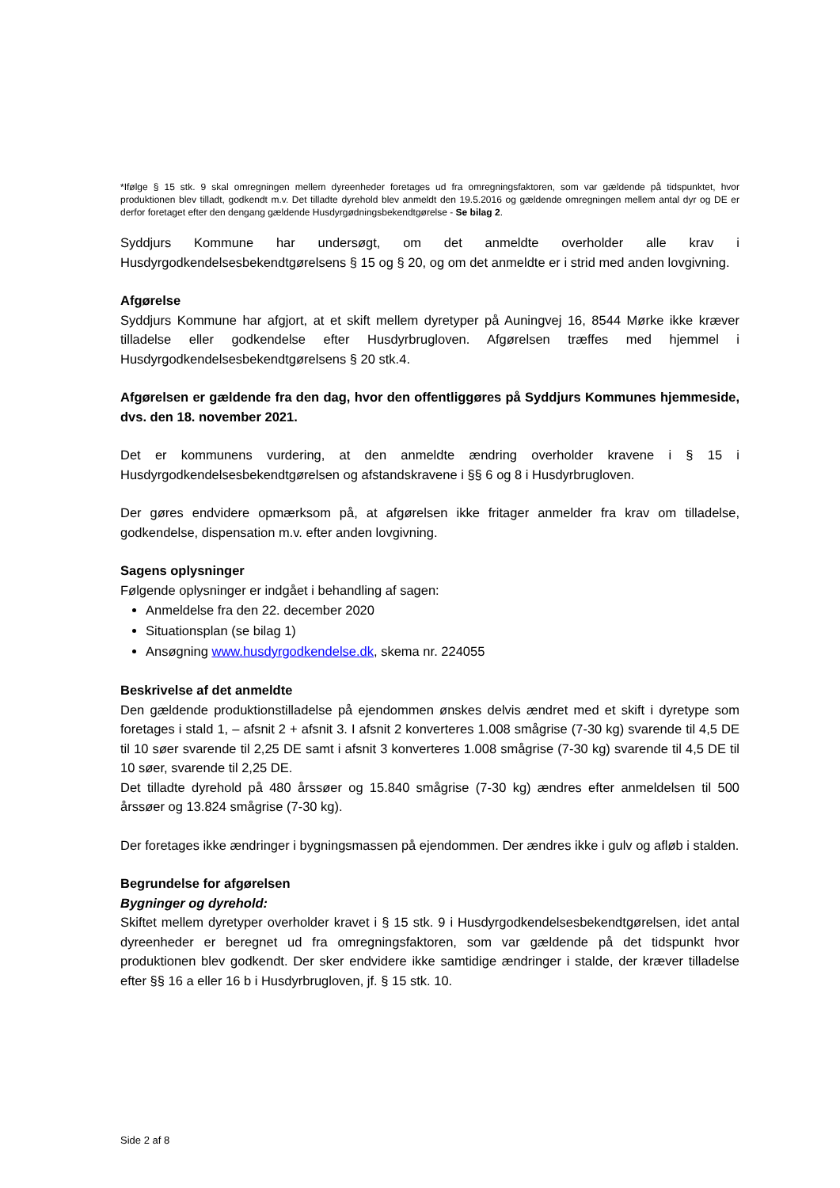*Ifølge § 15 stk. 9 skal omregningen mellem dyreenheder foretages ud fra omregningsfaktoren, som var gældende på tidspunktet, hvor produktionen blev tilladt, godkendt m.v. Det tilladte dyrehold blev anmeldt den 19.5.2016 og gældende omregningen mellem antal dyr og DE er derfor foretaget efter den dengang gældende Husdyrgødningsbekendtgørelse - Se bilag 2.
Syddjurs Kommune har undersøgt, om det anmeldte overholder alle krav i Husdyrgodkendelsesbekendtgørelsens § 15 og § 20, og om det anmeldte er i strid med anden lovgivning.
Afgørelse
Syddjurs Kommune har afgjort, at et skift mellem dyretyper på Auningvej 16, 8544 Mørke ikke kræver tilladelse eller godkendelse efter Husdyrbrugloven. Afgørelsen træffes med hjemmel i Husdyrgodkendelsesbekendtgørelsens § 20 stk.4.
Afgørelsen er gældende fra den dag, hvor den offentliggøres på Syddjurs Kommunes hjemmeside, dvs. den 18. november 2021.
Det er kommunens vurdering, at den anmeldte ændring overholder kravene i § 15 i Husdyrgodkendelsesbekendtgørelsen og afstandskravene i §§ 6 og 8 i Husdyrbrugloven.
Der gøres endvidere opmærksom på, at afgørelsen ikke fritager anmelder fra krav om tilladelse, godkendelse, dispensation m.v. efter anden lovgivning.
Sagens oplysninger
Følgende oplysninger er indgået i behandling af sagen:
Anmeldelse fra den 22. december 2020
Situationsplan (se bilag 1)
Ansøgning www.husdyrgodkendelse.dk, skema nr. 224055
Beskrivelse af det anmeldte
Den gældende produktionstilladelse på ejendommen ønskes delvis ændret med et skift i dyretype som foretages i stald 1, – afsnit 2 + afsnit 3. I afsnit 2 konverteres 1.008 smågrise (7-30 kg) svarende til 4,5 DE til 10 søer svarende til 2,25 DE samt i afsnit 3 konverteres 1.008 smågrise (7-30 kg) svarende til 4,5 DE til 10 søer, svarende til 2,25 DE.
Det tilladte dyrehold på 480 årssøer og 15.840 smågrise (7-30 kg) ændres efter anmeldelsen til 500 årssøer og 13.824 smågrise (7-30 kg).
Der foretages ikke ændringer i bygningsmassen på ejendommen. Der ændres ikke i gulv og afløb i stalden.
Begrundelse for afgørelsen
Bygninger og dyrehold:
Skiftet mellem dyretyper overholder kravet i § 15 stk. 9 i Husdyrgodkendelsesbekendtgørelsen, idet antal dyreenheder er beregnet ud fra omregningsfaktoren, som var gældende på det tidspunkt hvor produktionen blev godkendt. Der sker endvidere ikke samtidige ændringer i stalde, der kræver tilladelse efter §§ 16 a eller 16 b i Husdyrbrugloven, jf. § 15 stk. 10.
Side 2 af 8